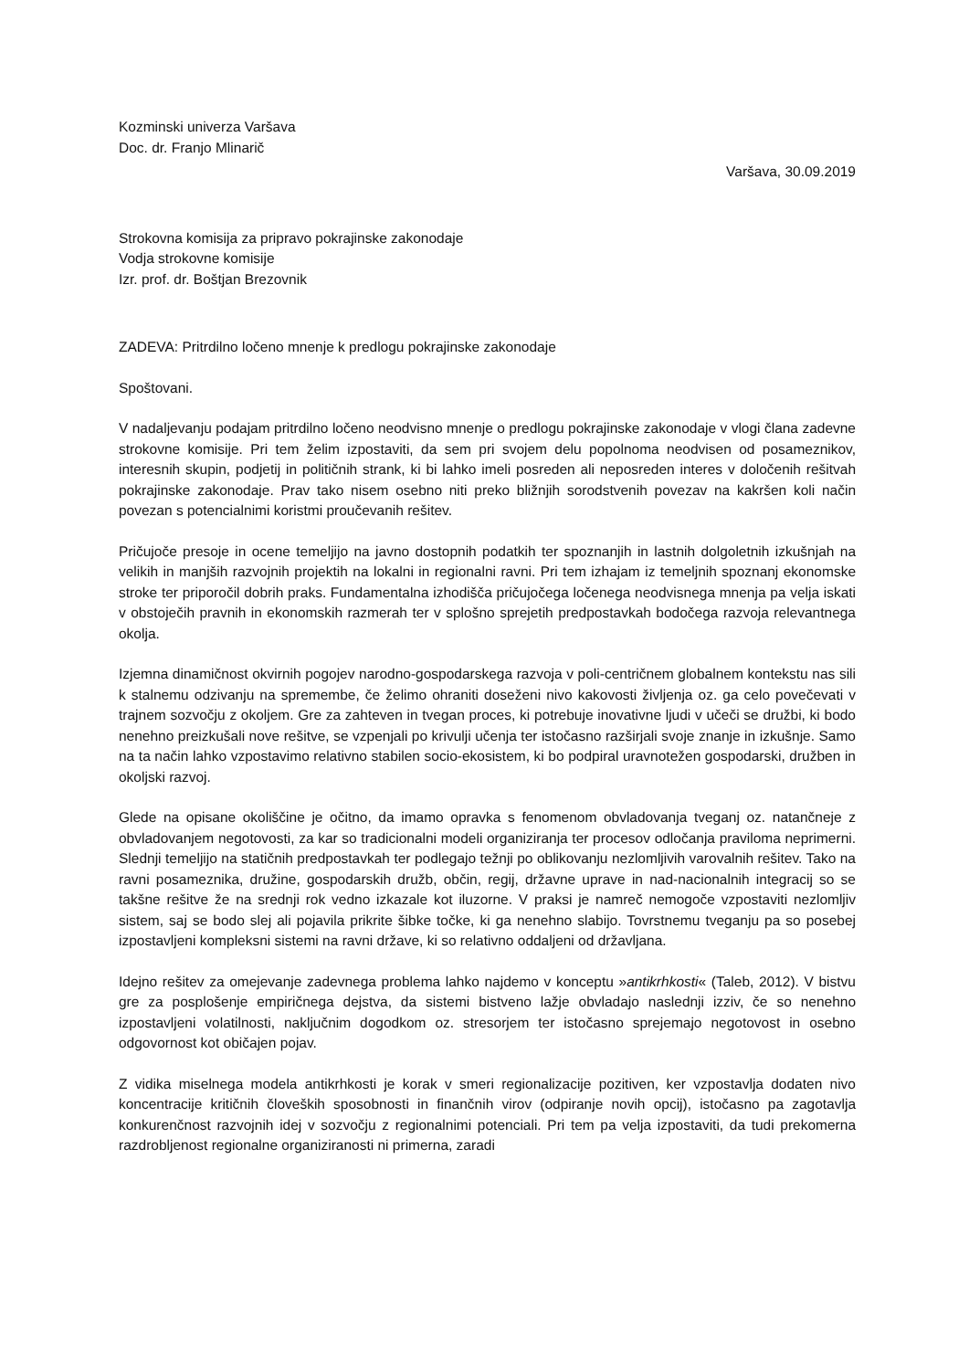Kozminski univerza Varšava
Doc. dr. Franjo Mlinarič
Varšava, 30.09.2019
Strokovna komisija za pripravo pokrajinske zakonodaje
Vodja strokovne komisije
Izr. prof. dr. Boštjan Brezovnik
ZADEVA: Pritrdilno ločeno mnenje k predlogu pokrajinske zakonodaje
Spoštovani.
V nadaljevanju podajam pritrdilno ločeno neodvisno mnenje o predlogu pokrajinske zakonodaje v vlogi člana zadevne strokovne komisije. Pri tem želim izpostaviti, da sem pri svojem delu popolnoma neodvisen od posameznikov, interesnih skupin, podjetij in političnih strank, ki bi lahko imeli posreden ali neposreden interes v določenih rešitvah pokrajinske zakonodaje. Prav tako nisem osebno niti preko bližnjih sorodstvenih povezav na kakršen koli način povezan s potencialnimi koristmi proučevanih rešitev.
Pričujoče presoje in ocene temeljijo na javno dostopnih podatkih ter spoznanjih in lastnih dolgoletnih izkušnjah na velikih in manjših razvojnih projektih na lokalni in regionalni ravni. Pri tem izhajam iz temeljnih spoznanj ekonomske stroke ter priporočil dobrih praks. Fundamentalna izhodišča pričujočega ločenega neodvisnega mnenja pa velja iskati v obstoječih pravnih in ekonomskih razmerah ter v splošno sprejetih predpostavkah bodočega razvoja relevantnega okolja.
Izjemna dinamičnost okvirnih pogojev narodno-gospodarskega razvoja v poli-centričnem globalnem kontekstu nas sili k stalnemu odzivanju na spremembe, če želimo ohraniti doseženi nivo kakovosti življenja oz. ga celo povečevati v trajnem sozvočju z okoljem. Gre za zahteven in tvegan proces, ki potrebuje inovativne ljudi v učeči se družbi, ki bodo nenehno preizkušali nove rešitve, se vzpenjali po krivulji učenja ter istočasno razširjali svoje znanje in izkušnje. Samo na ta način lahko vzpostavimo relativno stabilen socio-ekosistem, ki bo podpiral uravnotežen gospodarski, družben in okoljski razvoj.
Glede na opisane okoliščine je očitno, da imamo opravka s fenomenom obvladovanja tveganj oz. natančneje z obvladovanjem negotovosti, za kar so tradicionalni modeli organiziranja ter procesov odločanja praviloma neprimerni. Slednji temeljijo na statičnih predpostavkah ter podlegajo težnji po oblikovanju nezlomljivih varovalnih rešitev. Tako na ravni posameznika, družine, gospodarskih družb, občin, regij, državne uprave in nad-nacionalnih integracij so se takšne rešitve že na srednji rok vedno izkazale kot iluzorne. V praksi je namreč nemogoče vzpostaviti nezlomljiv sistem, saj se bodo slej ali pojavila prikrite šibke točke, ki ga nenehno slabijo. Tovrstnemu tveganju pa so posebej izpostavljeni kompleksni sistemi na ravni države, ki so relativno oddaljeni od državljana.
Idejno rešitev za omejevanje zadevnega problema lahko najdemo v konceptu »antikrhkosti« (Taleb, 2012). V bistvu gre za posplošenje empiričnega dejstva, da sistemi bistveno lažje obvladajo naslednji izziv, če so nenehno izpostavljeni volatilnosti, naključnim dogodkom oz. stresorjem ter istočasno sprejemajo negotovost in osebno odgovornost kot običajen pojav.
Z vidika miselnega modela antikrhkosti je korak v smeri regionalizacije pozitiven, ker vzpostavlja dodaten nivo koncentracije kritičnih človeških sposobnosti in finančnih virov (odpiranje novih opcij), istočasno pa zagotavlja konkurenčnost razvojnih idej v sozvočju z regionalnimi potenciali. Pri tem pa velja izpostaviti, da tudi prekomerna razdrobljenost regionalne organiziranosti ni primerna, zaradi